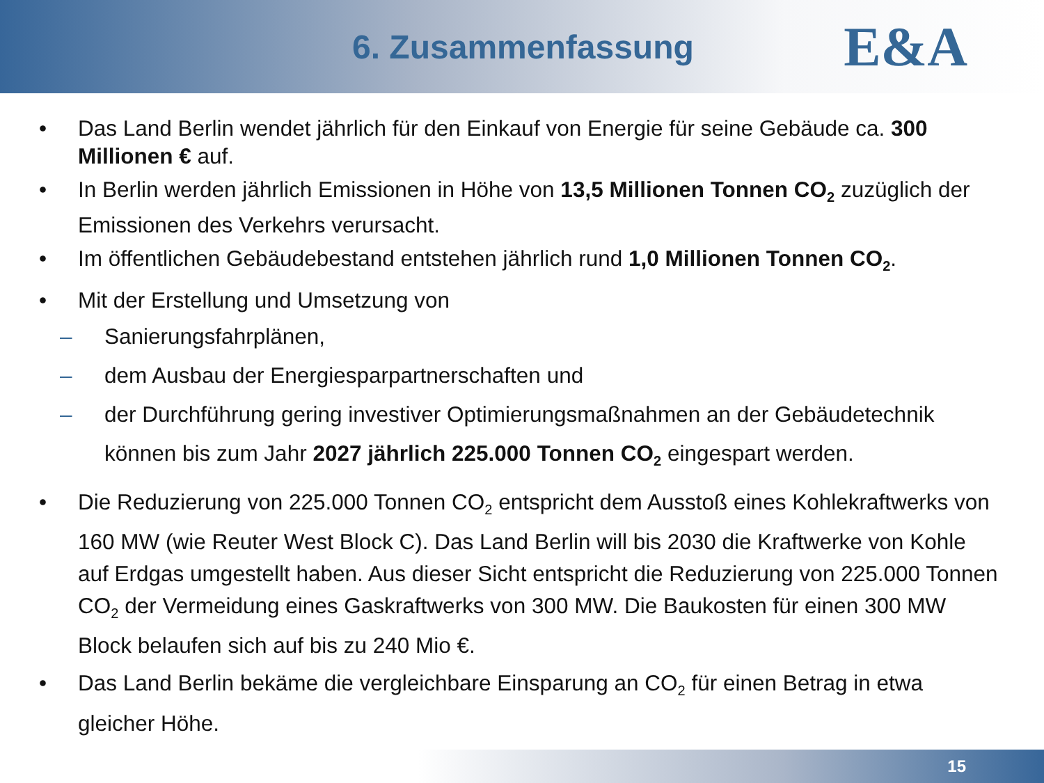6. Zusammenfassung
E&A
• Das Land Berlin wendet jährlich für den Einkauf von Energie für seine Gebäude ca. 300 Millionen € auf.
• In Berlin werden jährlich Emissionen in Höhe von 13,5 Millionen Tonnen CO<sub>2</sub> zuzüglich der Emissionen des Verkehrs verursacht.
• Im öffentlichen Gebäudebestand entstehen jährlich rund 1,0 Millionen Tonnen CO<sub>2</sub>.
• Mit der Erstellung und Umsetzung von
– Sanierungsfahrplänen,
– dem Ausbau der Energiesparpartnerschaften und
– der Durchführung gering investiver Optimierungsmaßnahmen an der Gebäudetechnik
können bis zum Jahr 2027 jährlich 225.000 Tonnen CO<sub>2</sub> eingespart werden.
• Die Reduzierung von 225.000 Tonnen CO<sub>2</sub> entspricht dem Ausstoß eines Kohlekraftwerks von 160 MW (wie Reuter West Block C). Das Land Berlin will bis 2030 die Kraftwerke von Kohle auf Erdgas umgestellt haben. Aus dieser Sicht entspricht die Reduzierung von 225.000 Tonnen CO<sub>2</sub> der Vermeidung eines Gaskraftwerks von 300 MW. Die Baukosten für einen 300 MW Block belaufen sich auf bis zu 240 Mio €.
• Das Land Berlin bekäme die vergleichbare Einsparung an CO<sub>2</sub> für einen Betrag in etwa gleicher Höhe.
15